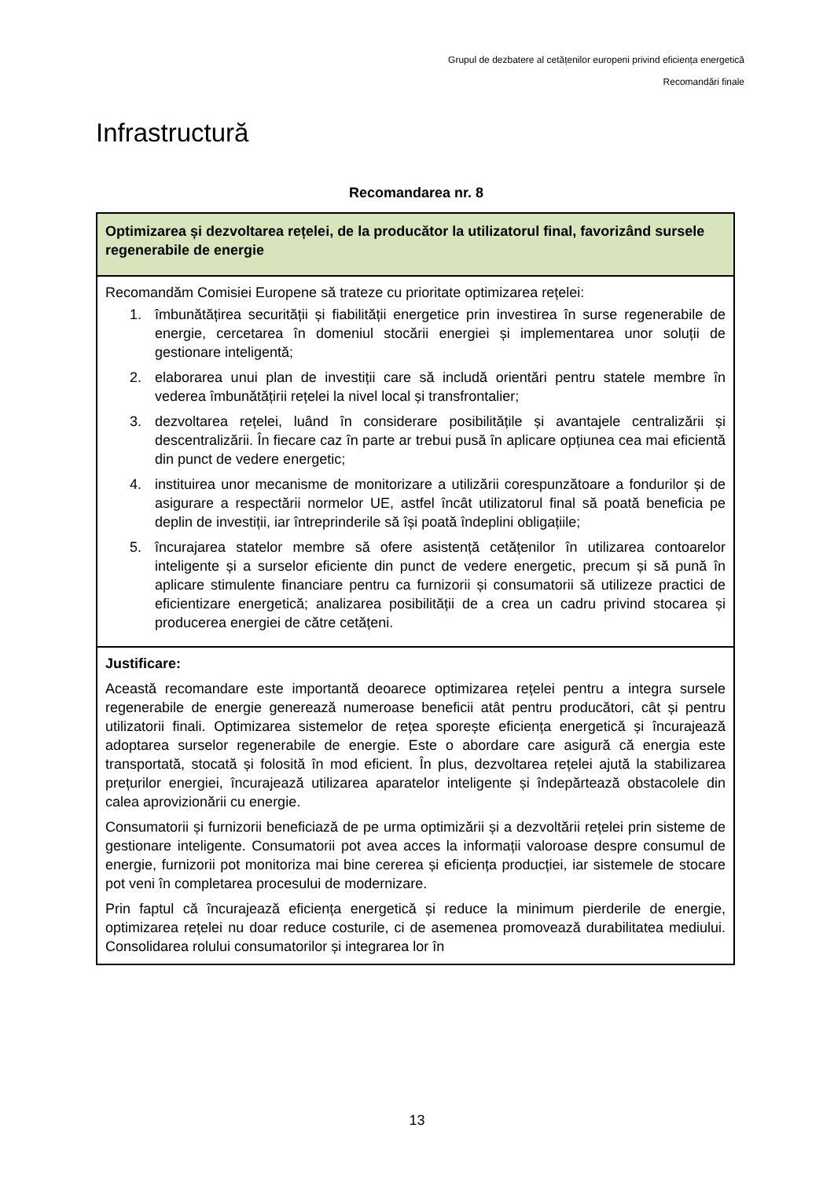Grupul de dezbatere al cetățenilor europeni privind eficiența energetică
Recomandări finale
Infrastructură
Recomandarea nr. 8
| Optimizarea și dezvoltarea rețelei, de la producător la utilizatorul final, favorizând sursele regenerabile de energie |
| --- |
| Recomandăm Comisiei Europene să trateze cu prioritate optimizarea rețelei: 1. îmbunătățirea securității și fiabilității energetice prin investirea în surse regenerabile de energie, cercetarea în domeniul stocării energiei și implementarea unor soluții de gestionare inteligentă; 2. elaborarea unui plan de investiții care să includă orientări pentru statele membre în vederea îmbunătățirii rețelei la nivel local și transfrontalier; 3. dezvoltarea rețelei, luând în considerare posibilitățile și avantajele centralizării și descentralizării. În fiecare caz în parte ar trebui pusă în aplicare opțiunea cea mai eficientă din punct de vedere energetic; 4. instituirea unor mecanisme de monitorizare a utilizării corespunzătoare a fondurilor și de asigurare a respectării normelor UE, astfel încât utilizatorul final să poată beneficia pe deplin de investiții, iar întreprinderile să își poată îndeplini obligațiile; 5. încurajarea statelor membre să ofere asistență cetățenilor în utilizarea contoarelor inteligente și a surselor eficiente din punct de vedere energetic, precum și să pună în aplicare stimulente financiare pentru ca furnizorii și consumatorii să utilizeze practici de eficientizare energetică; analizarea posibilității de a crea un cadru privind stocarea și producerea energiei de către cetățeni. |
| Justificare: Această recomandare este importantă deoarece optimizarea rețelei pentru a integra sursele regenerabile de energie generează numeroase beneficii atât pentru producători, cât și pentru utilizatorii finali. Optimizarea sistemelor de rețea sporește eficiența energetică și încurajează adoptarea surselor regenerabile de energie. Este o abordare care asigură că energia este transportată, stocată și folosită în mod eficient. În plus, dezvoltarea rețelei ajută la stabilizarea prețurilor energiei, încurajează utilizarea aparatelor inteligente și îndepărtează obstacolele din calea aprovizionării cu energie. Consumatorii și furnizorii beneficiază de pe urma optimizării și a dezvoltării rețelei prin sisteme de gestionare inteligente. Consumatorii pot avea acces la informații valoroase despre consumul de energie, furnizorii pot monitoriza mai bine cererea și eficiența producției, iar sistemele de stocare pot veni în completarea procesului de modernizare. Prin faptul că încurajează eficiența energetică și reduce la minimum pierderile de energie, optimizarea rețelei nu doar reduce costurile, ci de asemenea promovează durabilitatea mediului. Consolidarea rolului consumatorilor și integrarea lor în |
13